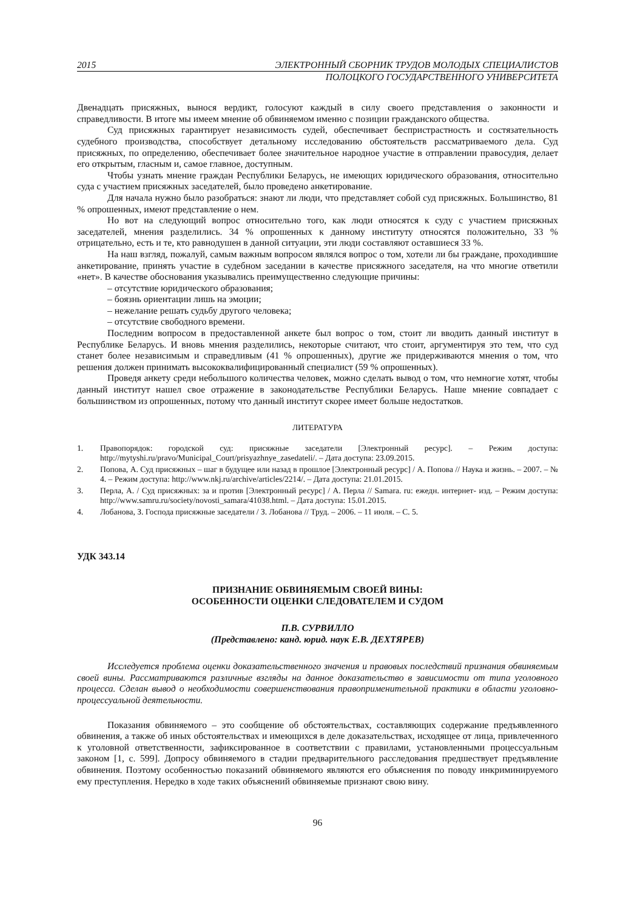2015 ЭЛЕКТРОННЫЙ СБОРНИК ТРУДОВ МОЛОДЫХ СПЕЦИАЛИСТОВ
ПОЛОЦКОГО ГОСУДАРСТВЕННОГО УНИВЕРСИТЕТА
Двенадцать присяжных, вынося вердикт, голосуют каждый в силу своего представления о законности и справедливости. В итоге мы имеем мнение об обвиняемом именно с позиции гражданского общества.
Суд присяжных гарантирует независимость судей, обеспечивает беспристрастность и состязательность судебного производства, способствует детальному исследованию обстоятельств рассматриваемого дела. Суд присяжных, по определению, обеспечивает более значительное народное участие в отправлении правосудия, делает его открытым, гласным и, самое главное, доступным.
Чтобы узнать мнение граждан Республики Беларусь, не имеющих юридического образования, относительно суда с участием присяжных заседателей, было проведено анкетирование.
Для начала нужно было разобраться: знают ли люди, что представляет собой суд присяжных. Большинство, 81 % опрошенных, имеют представление о нем.
Но вот на следующий вопрос относительно того, как люди относятся к суду с участием присяжных заседателей, мнения разделились. 34 % опрошенных к данному институту относятся положительно, 33 % отрицательно, есть и те, кто равнодушен в данной ситуации, эти люди составляют оставшиеся 33 %.
На наш взгляд, пожалуй, самым важным вопросом являлся вопрос о том, хотели ли бы граждане, проходившие анкетирование, принять участие в судебном заседании в качестве присяжного заседателя, на что многие ответили «нет». В качестве обоснования указывались преимущественно следующие причины:
– отсутствие юридического образования;
– боязнь ориентации лишь на эмоции;
– нежелание решать судьбу другого человека;
– отсутствие свободного времени.
Последним вопросом в предоставленной анкете был вопрос о том, стоит ли вводить данный институт в Республике Беларусь. И вновь мнения разделились, некоторые считают, что стоит, аргументируя это тем, что суд станет более независимым и справедливым (41 % опрошенных), другие же придерживаются мнения о том, что решения должен принимать высококвалифицированный специалист (59 % опрошенных).
Проведя анкету среди небольшого количества человек, можно сделать вывод о том, что немногие хотят, чтобы данный институт нашел свое отражение в законодательстве Республики Беларусь. Наше мнение совпадает с большинством из опрошенных, потому что данный институт скорее имеет больше недостатков.
ЛИТЕРАТУРА
1. Правопорядок: городской суд: присяжные заседатели [Электронный ресурс]. – Режим доступа: http://mytyshi.ru/pravo/Municipal_Court/prisyazhnye_zasedateli/. – Дата доступа: 23.09.2015.
2. Попова, А. Суд присяжных – шаг в будущее или назад в прошлое [Электронный ресурс] / А. Попова // Наука и жизнь. – 2007. – № 4. – Режим доступа: http://www.nkj.ru/archive/articles/2214/. – Дата доступа: 21.01.2015.
3. Перла, А. / Суд присяжных: за и против [Электронный ресурс] / А. Перла // Samara. ru: ежедн. интернет- изд. – Режим доступа: http://www.samru.ru/society/novosti_samara/41038.html. – Дата доступа: 15.01.2015.
4. Лобанова, З. Господа присяжные заседатели / З. Лобанова // Труд. – 2006. – 11 июля. – С. 5.
УДК 343.14
ПРИЗНАНИЕ ОБВИНЯЕМЫМ СВОЕЙ ВИНЫ:
ОСОБЕННОСТИ ОЦЕНКИ СЛЕДОВАТЕЛЕМ И СУДОМ
П.В. СУРВИЛЛО
(Представлено: канд. юрид. наук Е.В. ДЕХТЯРЕВ)
Исследуется проблема оценки доказательственного значения и правовых последствий признания обвиняемым своей вины. Рассматриваются различные взгляды на данное доказательство в зависимости от типа уголовного процесса. Сделан вывод о необходимости совершенствования правоприменительной практики в области уголовно-процессуальной деятельности.
Показания обвиняемого – это сообщение об обстоятельствах, составляющих содержание предъявленного обвинения, а также об иных обстоятельствах и имеющихся в деле доказательствах, исходящее от лица, привлеченного к уголовной ответственности, зафиксированное в соответствии с правилами, установленными процессуальным законом [1, с. 599]. Допросу обвиняемого в стадии предварительного расследования предшествует предъявление обвинения. Поэтому особенностью показаний обвиняемого являются его объяснения по поводу инкриминируемого ему преступления. Нередко в ходе таких объяснений обвиняемые признают свою вину.
96